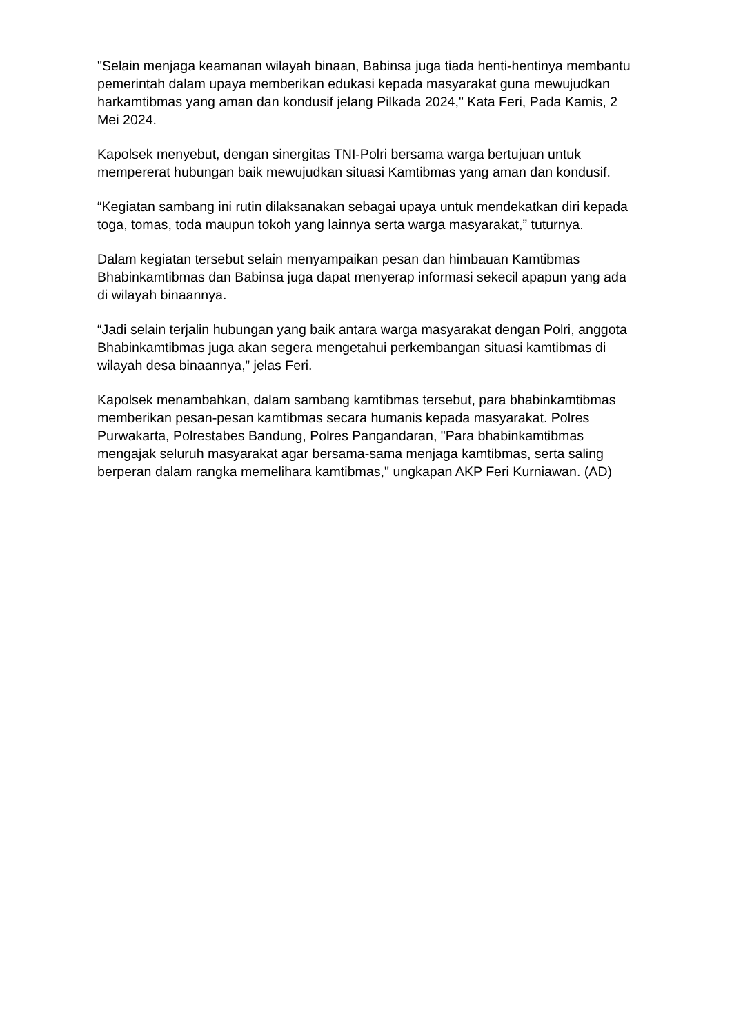"Selain menjaga keamanan wilayah binaan, Babinsa juga tiada henti-hentinya membantu pemerintah dalam upaya memberikan edukasi kepada masyarakat guna mewujudkan harkamtibmas yang aman dan kondusif jelang Pilkada 2024," Kata Feri, Pada Kamis, 2 Mei 2024.
Kapolsek menyebut, dengan sinergitas TNI-Polri bersama warga bertujuan untuk mempererat hubungan baik mewujudkan situasi Kamtibmas yang aman dan kondusif.
“Kegiatan sambang ini rutin dilaksanakan sebagai upaya untuk mendekatkan diri kepada toga, tomas, toda maupun tokoh yang lainnya serta warga masyarakat,” tuturnya.
Dalam kegiatan tersebut selain menyampaikan pesan dan himbauan Kamtibmas Bhabinkamtibmas dan Babinsa juga dapat menyerap informasi sekecil apapun yang ada di wilayah binaannya.
“Jadi selain terjalin hubungan yang baik antara warga masyarakat dengan Polri, anggota Bhabinkamtibmas juga akan segera mengetahui perkembangan situasi kamtibmas di wilayah desa binaannya,” jelas Feri.
Kapolsek menambahkan, dalam sambang kamtibmas tersebut, para bhabinkamtibmas memberikan pesan-pesan kamtibmas secara humanis kepada masyarakat. Polres Purwakarta, Polrestabes Bandung, Polres Pangandaran, "Para bhabinkamtibmas mengajak seluruh masyarakat agar bersama-sama menjaga kamtibmas, serta saling berperan dalam rangka memelihara kamtibmas," ungkapan AKP Feri Kurniawan. (AD)